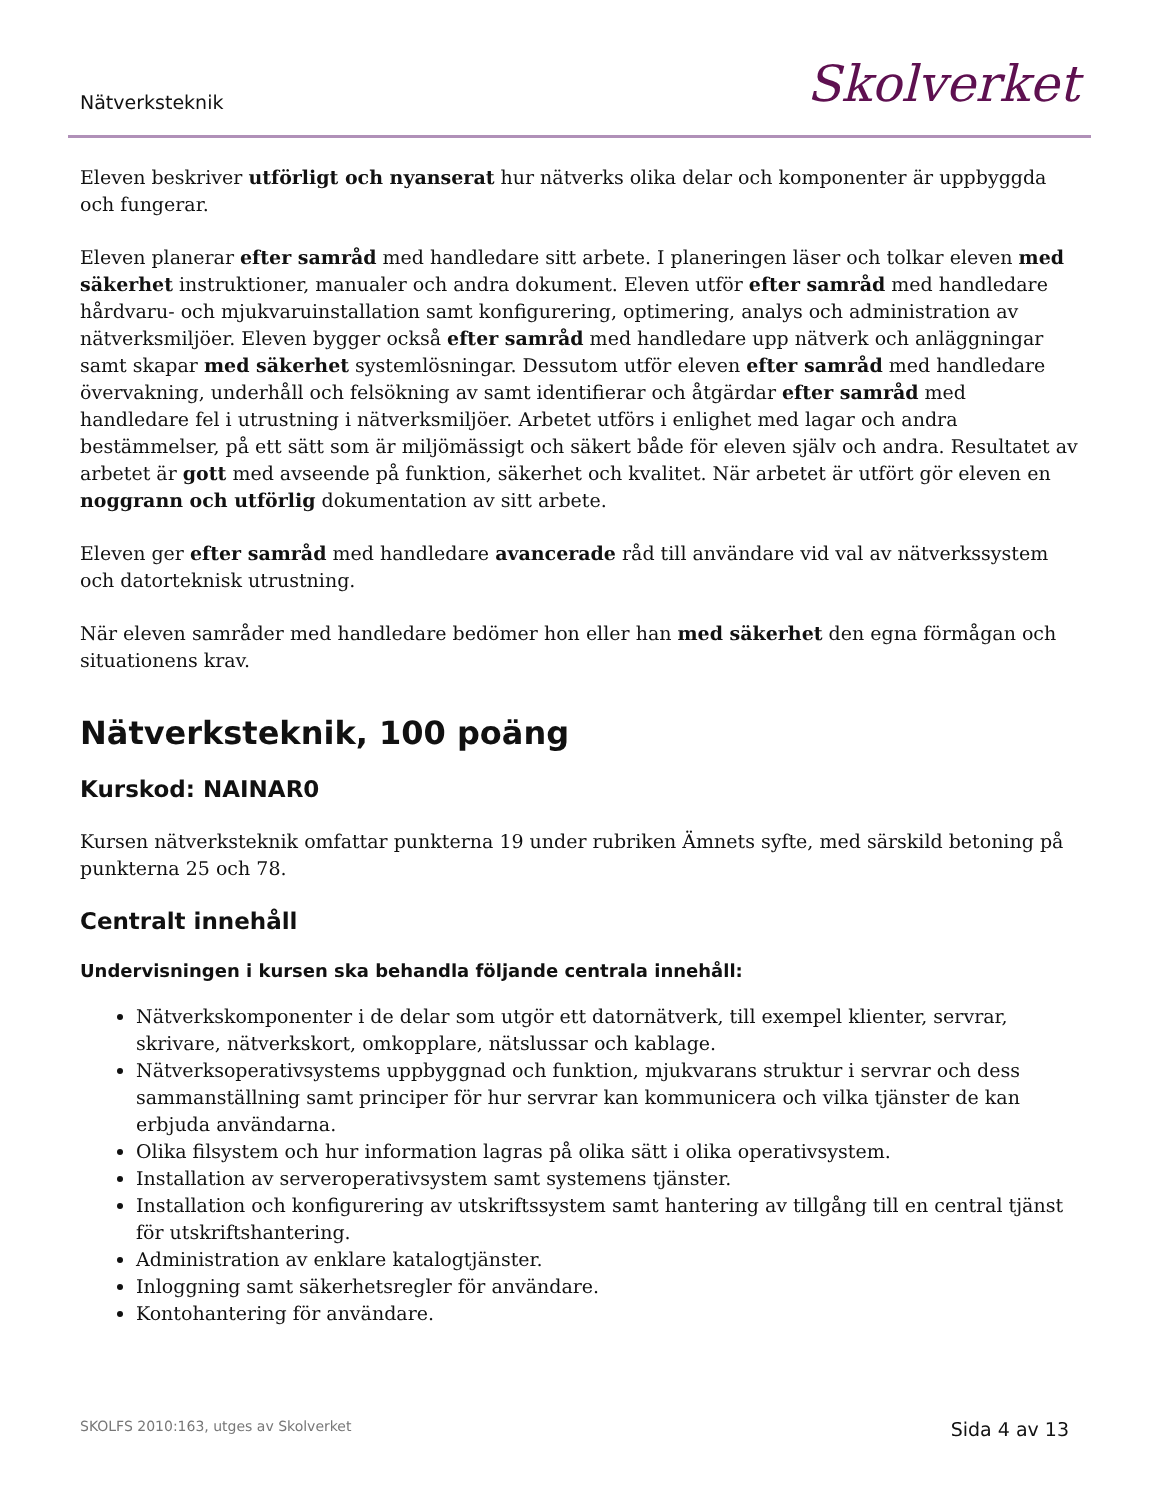Nätverksteknik Skolverket
Eleven beskriver utförligt och nyanserat hur nätverks olika delar och komponenter är uppbyggda och fungerar.
Eleven planerar efter samråd med handledare sitt arbete. I planeringen läser och tolkar eleven med säkerhet instruktioner, manualer och andra dokument. Eleven utför efter samråd med handledare hårdvaru- och mjukvaruinstallation samt konfigurering, optimering, analys och administration av nätverksmiljöer. Eleven bygger också efter samråd med handledare upp nätverk och anläggningar samt skapar med säkerhet systemlösningar. Dessutom utför eleven efter samråd med handledare övervakning, underhåll och felsökning av samt identifierar och åtgärdar efter samråd med handledare fel i utrustning i nätverksmiljöer. Arbetet utförs i enlighet med lagar och andra bestämmelser, på ett sätt som är miljömässigt och säkert både för eleven själv och andra. Resultatet av arbetet är gott med avseende på funktion, säkerhet och kvalitet. När arbetet är utfört gör eleven en noggrann och utförlig dokumentation av sitt arbete.
Eleven ger efter samråd med handledare avancerade råd till användare vid val av nätverkssystem och datorteknisk utrustning.
När eleven samråder med handledare bedömer hon eller han med säkerhet den egna förmågan och situationens krav.
Nätverksteknik, 100 poäng
Kurskod: NAINAR0
Kursen nätverksteknik omfattar punkterna 19 under rubriken Ämnets syfte, med särskild betoning på punkterna 25 och 78.
Centralt innehåll
Undervisningen i kursen ska behandla följande centrala innehåll:
Nätverkskomponenter i de delar som utgör ett datornätverk, till exempel klienter, servrar, skrivare, nätverkskort, omkopplare, nätslussar och kablage.
Nätverksoperativsystems uppbyggnad och funktion, mjukvarans struktur i servrar och dess sammanställning samt principer för hur servrar kan kommunicera och vilka tjänster de kan erbjuda användarna.
Olika filsystem och hur information lagras på olika sätt i olika operativsystem.
Installation av serveroperativsystem samt systemens tjänster.
Installation och konfigurering av utskriftssystem samt hantering av tillgång till en central tjänst för utskriftshantering.
Administration av enklare katalogtjänster.
Inloggning samt säkerhetsregler för användare.
Kontohantering för användare.
SKOLFS 2010:163, utges av Skolverket Sida 4 av 13